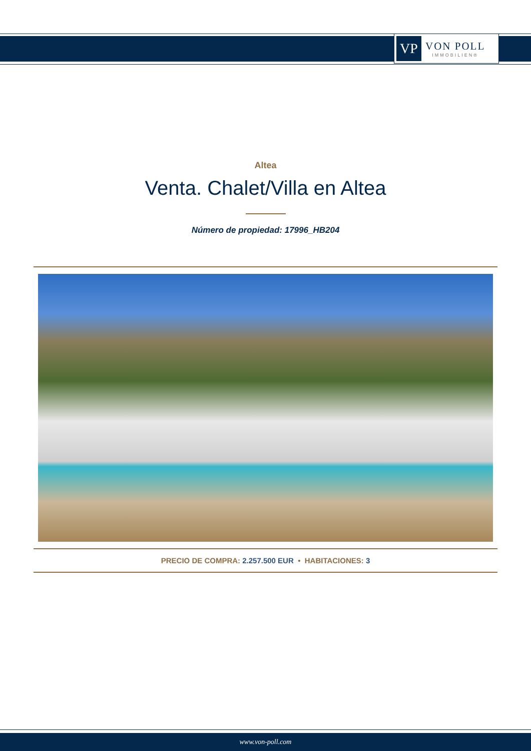VP
VON POLL
IMMOBILIEN®
Altea
Venta. Chalet/Villa en Altea
Número de propiedad: 17996_HB204
PRECIO DE COMPRA: 2.257.500 EUR • HABITACIONES: 3
www.von-poll.com